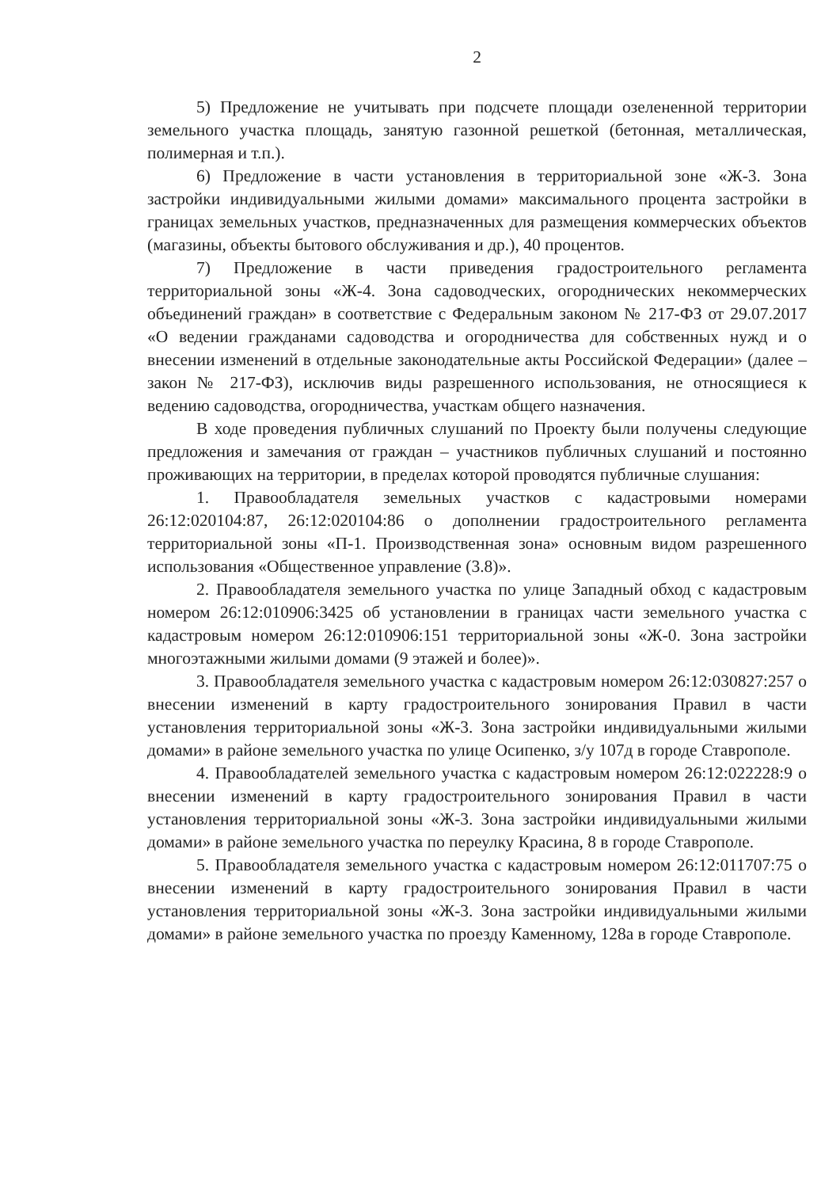2
5) Предложение не учитывать при подсчете площади озелененной территории земельного участка площадь, занятую газонной решеткой (бетонная, металлическая, полимерная и т.п.).
6) Предложение в части установления в территориальной зоне «Ж-3. Зона застройки индивидуальными жилыми домами» максимального процента застройки в границах земельных участков, предназначенных для размещения коммерческих объектов (магазины, объекты бытового обслуживания и др.), 40 процентов.
7) Предложение в части приведения градостроительного регламента территориальной зоны «Ж-4. Зона садоводческих, огороднических некоммерческих объединений граждан» в соответствие с Федеральным законом № 217-ФЗ от 29.07.2017 «О ведении гражданами садоводства и огородничества для собственных нужд и о внесении изменений в отдельные законодательные акты Российской Федерации» (далее – закон № 217-ФЗ), исключив виды разрешенного использования, не относящиеся к ведению садоводства, огородничества, участкам общего назначения.
В ходе проведения публичных слушаний по Проекту были получены следующие предложения и замечания от граждан – участников публичных слушаний и постоянно проживающих на территории, в пределах которой проводятся публичные слушания:
1. Правообладателя земельных участков с кадастровыми номерами 26:12:020104:87, 26:12:020104:86 о дополнении градостроительного регламента территориальной зоны «П-1. Производственная зона» основным видом разрешенного использования «Общественное управление (3.8)».
2. Правообладателя земельного участка по улице Западный обход с кадастровым номером 26:12:010906:3425 об установлении в границах части земельного участка с кадастровым номером 26:12:010906:151 территориальной зоны «Ж-0. Зона застройки многоэтажными жилыми домами (9 этажей и более)».
3. Правообладателя земельного участка с кадастровым номером 26:12:030827:257 о внесении изменений в карту градостроительного зонирования Правил в части установления территориальной зоны «Ж-3. Зона застройки индивидуальными жилыми домами» в районе земельного участка по улице Осипенко, з/у 107д в городе Ставрополе.
4. Правообладателей земельного участка с кадастровым номером 26:12:022228:9 о внесении изменений в карту градостроительного зонирования Правил в части установления территориальной зоны «Ж-3. Зона застройки индивидуальными жилыми домами» в районе земельного участка по переулку Красина, 8 в городе Ставрополе.
5. Правообладателя земельного участка с кадастровым номером 26:12:011707:75 о внесении изменений в карту градостроительного зонирования Правил в части установления территориальной зоны «Ж-3. Зона застройки индивидуальными жилыми домами» в районе земельного участка по проезду Каменному, 128а в городе Ставрополе.